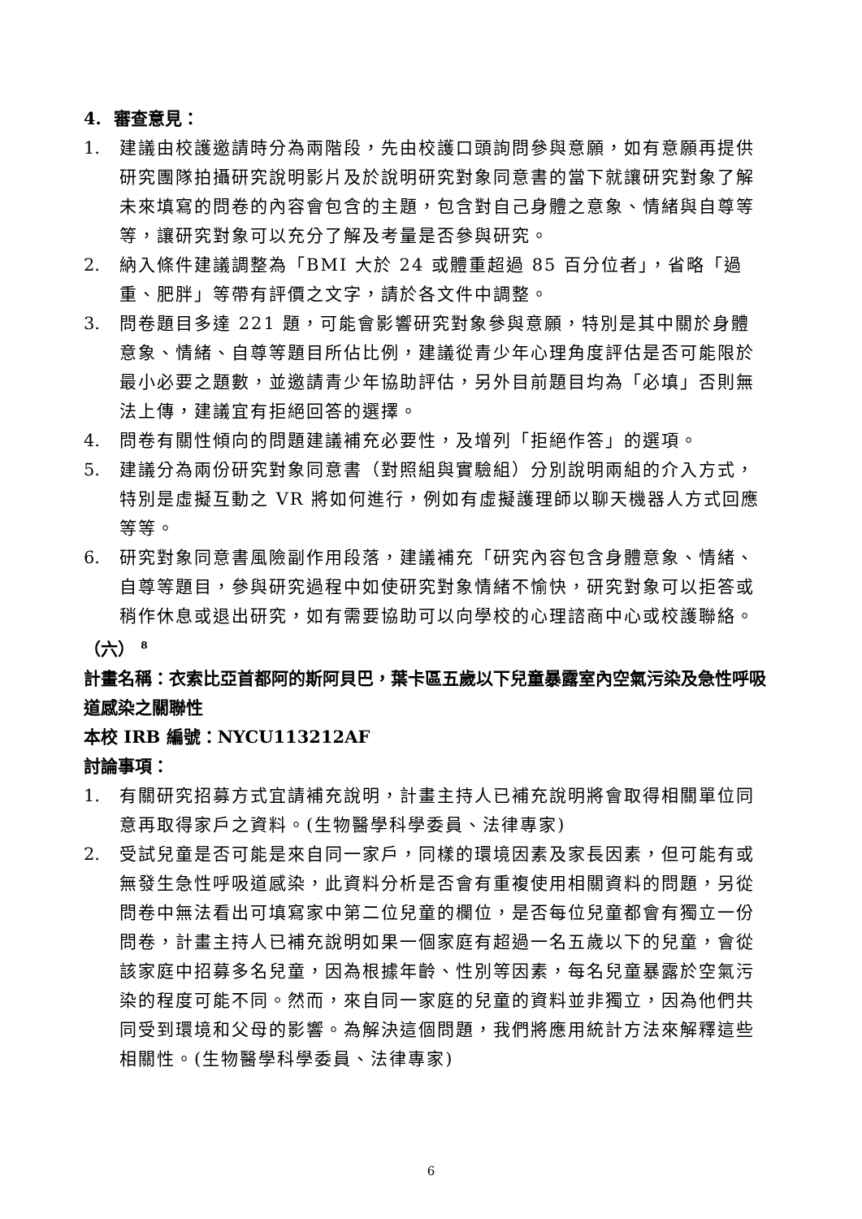4. 審查意見：
1. 建議由校護邀請時分為兩階段，先由校護口頭詢問參與意願，如有意願再提供研究團隊拍攝研究說明影片及於說明研究對象同意書的當下就讓研究對象了解未來填寫的問卷的內容會包含的主題，包含對自己身體之意象、情緒與自尊等等，讓研究對象可以充分了解及考量是否參與研究。
2. 納入條件建議調整為「BMI 大於 24 或體重超過 85 百分位者」，省略「過重、肥胖」等帶有評價之文字，請於各文件中調整。
3. 問卷題目多達 221 題，可能會影響研究對象參與意願，特別是其中關於身體意象、情緒、自尊等題目所佔比例，建議從青少年心理角度評估是否可能限於最小必要之題數，並邀請青少年協助評估，另外目前題目均為「必填」否則無法上傳，建議宜有拒絕回答的選擇。
4. 問卷有關性傾向的問題建議補充必要性，及增列「拒絕作答」的選項。
5. 建議分為兩份研究對象同意書（對照組與實驗組）分別說明兩組的介入方式，特別是虛擬互動之 VR 將如何進行，例如有虛擬護理師以聊天機器人方式回應等等。
6. 研究對象同意書風險副作用段落，建議補充「研究內容包含身體意象、情緒、自尊等題目，參與研究過程中如使研究對象情緒不愉快，研究對象可以拒答或稍作休息或退出研究，如有需要協助可以向學校的心理諮商中心或校護聯絡。
（六） <sup>8</sup>
計畫名稱：衣索比亞首都阿的斯阿貝巴，葉卡區五歲以下兒童暴露室內空氣污染及急性呼吸道感染之關聯性
本校 IRB 編號：NYCU113212AF
討論事項：
1. 有關研究招募方式宜請補充說明，計畫主持人已補充說明將會取得相關單位同意再取得家戶之資料。(生物醫學科學委員、法律專家)
2. 受試兒童是否可能是來自同一家戶，同樣的環境因素及家長因素，但可能有或無發生急性呼吸道感染，此資料分析是否會有重複使用相關資料的問題，另從問卷中無法看出可填寫家中第二位兒童的欄位，是否每位兒童都會有獨立一份問卷，計畫主持人已補充說明如果一個家庭有超過一名五歲以下的兒童，會從該家庭中招募多名兒童，因為根據年齡、性別等因素，每名兒童暴露於空氣污染的程度可能不同。然而，來自同一家庭的兒童的資料並非獨立，因為他們共同受到環境和父母的影響。為解決這個問題，我們將應用統計方法來解釋這些相關性。(生物醫學科學委員、法律專家)
6